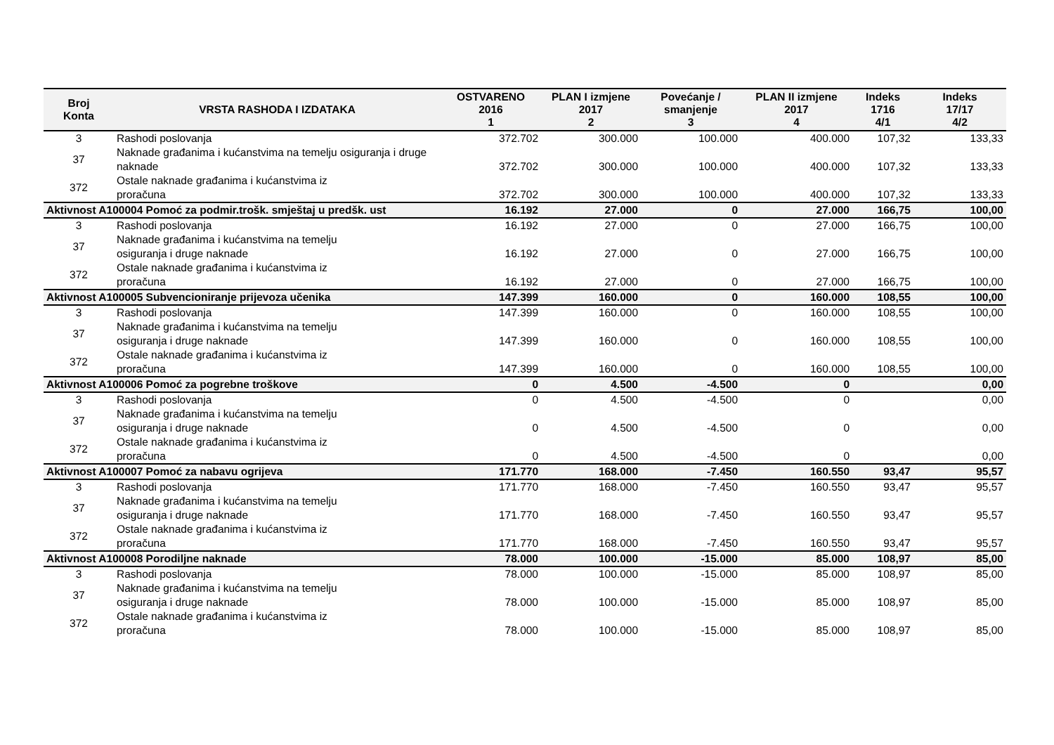| Broj Konta | VRSTA RASHODA I IZDATAKA | OSTVARENO 2016 1 | PLAN I izmjene 2017 2 | Povećanje / smanjenje 3 | PLAN II izmjene 2017 4 | Indeks 1716 4/1 | Indeks 17/17 4/2 |
| --- | --- | --- | --- | --- | --- | --- | --- |
| 3 | Rashodi poslovanja | 372.702 | 300.000 | 100.000 | 400.000 | 107,32 | 133,33 |
| 37 | Naknade građanima i kućanstvima na temelju osiguranja i druge naknade | 372.702 | 300.000 | 100.000 | 400.000 | 107,32 | 133,33 |
| 372 | Ostale naknade građanima i kućanstvima iz proračuna | 372.702 | 300.000 | 100.000 | 400.000 | 107,32 | 133,33 |
| Aktivnost A100004 Pomoć za podmir.trošk. smještaj u predšk. ust | | 16.192 | 27.000 | 0 | 27.000 | 166,75 | 100,00 |
| 3 | Rashodi poslovanja | 16.192 | 27.000 | 0 | 27.000 | 166,75 | 100,00 |
| 37 | Naknade građanima i kućanstvima na temelju osiguranja i druge naknade | 16.192 | 27.000 | 0 | 27.000 | 166,75 | 100,00 |
| 372 | Ostale naknade građanima i kućanstvima iz proračuna | 16.192 | 27.000 | 0 | 27.000 | 166,75 | 100,00 |
| Aktivnost A100005 Subvencioniranje prijevoza učenika | | 147.399 | 160.000 | 0 | 160.000 | 108,55 | 100,00 |
| 3 | Rashodi poslovanja | 147.399 | 160.000 | 0 | 160.000 | 108,55 | 100,00 |
| 37 | Naknade građanima i kućanstvima na temelju osiguranja i druge naknade | 147.399 | 160.000 | 0 | 160.000 | 108,55 | 100,00 |
| 372 | Ostale naknade građanima i kućanstvima iz proračuna | 147.399 | 160.000 | 0 | 160.000 | 108,55 | 100,00 |
| Aktivnost A100006 Pomoć za pogrebne troškove | | 0 | 4.500 | -4.500 | 0 | | 0,00 |
| 3 | Rashodi poslovanja | 0 | 4.500 | -4.500 | 0 | | 0,00 |
| 37 | Naknade građanima i kućanstvima na temelju osiguranja i druge naknade | 0 | 4.500 | -4.500 | 0 | | 0,00 |
| 372 | Ostale naknade građanima i kućanstvima iz proračuna | 0 | 4.500 | -4.500 | 0 | | 0,00 |
| Aktivnost A100007 Pomoć za nabavu ogrijeva | | 171.770 | 168.000 | -7.450 | 160.550 | 93,47 | 95,57 |
| 3 | Rashodi poslovanja | 171.770 | 168.000 | -7.450 | 160.550 | 93,47 | 95,57 |
| 37 | Naknade građanima i kućanstvima na temelju osiguranja i druge naknade | 171.770 | 168.000 | -7.450 | 160.550 | 93,47 | 95,57 |
| 372 | Ostale naknade građanima i kućanstvima iz proračuna | 171.770 | 168.000 | -7.450 | 160.550 | 93,47 | 95,57 |
| Aktivnost A100008 Porodiljne naknade | | 78.000 | 100.000 | -15.000 | 85.000 | 108,97 | 85,00 |
| 3 | Rashodi poslovanja | 78.000 | 100.000 | -15.000 | 85.000 | 108,97 | 85,00 |
| 37 | Naknade građanima i kućanstvima na temelju osiguranja i druge naknade | 78.000 | 100.000 | -15.000 | 85.000 | 108,97 | 85,00 |
| 372 | Ostale naknade građanima i kućanstvima iz proračuna | 78.000 | 100.000 | -15.000 | 85.000 | 108,97 | 85,00 |